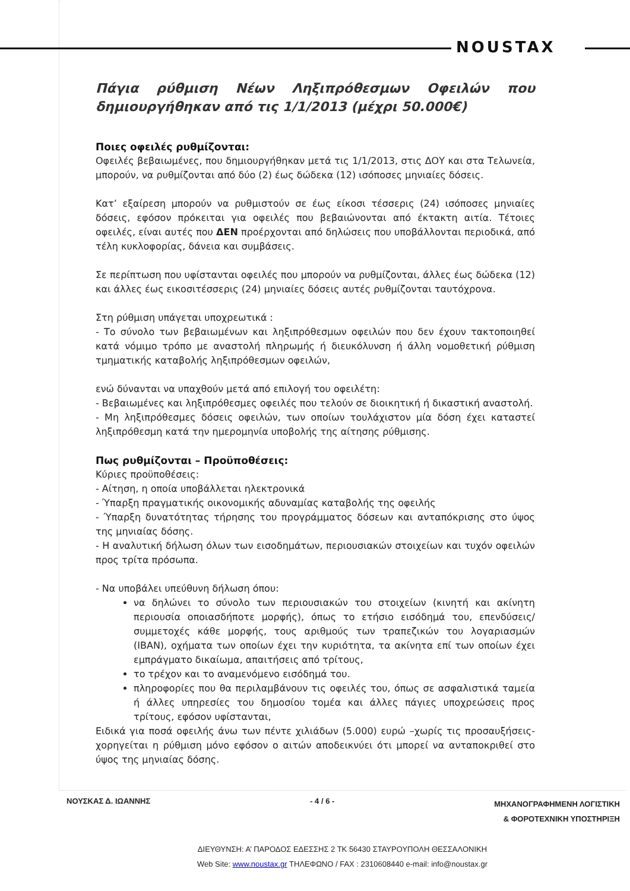NOUSTAX
Πάγια ρύθμιση Νέων Ληξιπρόθεσμων Οφειλών που δημιουργήθηκαν από τις 1/1/2013 (μέχρι 50.000€)
Ποιες οφειλές ρυθμίζονται:
Οφειλές βεβαιωμένες, που δημιουργήθηκαν μετά τις 1/1/2013, στις ΔΟΥ και στα Τελωνεία, μπορούν, να ρυθμίζονται από δύο (2) έως δώδεκα (12) ισόποσες μηνιαίες δόσεις.
Κατ’ εξαίρεση μπορούν να ρυθμιστούν σε έως είκοσι τέσσερις (24) ισόποσες μηνιαίες δόσεις, εφόσον πρόκειται για οφειλές που βεβαιώνονται από έκτακτη αιτία. Τέτοιες οφειλές, είναι αυτές που ΔΕΝ προέρχονται από δηλώσεις που υποβάλλονται περιοδικά, από τέλη κυκλοφορίας, δάνεια και συμβάσεις.
Σε περίπτωση που υφίστανται οφειλές που μπορούν να ρυθμίζονται, άλλες έως δώδεκα (12) και άλλες έως εικοσιτέσσερις (24) μηνιαίες δόσεις αυτές ρυθμίζονται ταυτόχρονα.
Στη ρύθμιση υπάγεται υποχρεωτικά :
- Το σύνολο των βεβαιωμένων και ληξιπρόθεσμων οφειλών που δεν έχουν τακτοποιηθεί κατά νόμιμο τρόπο με αναστολή πληρωμής ή διευκόλυνση ή άλλη νομοθετική ρύθμιση τμηματικής καταβολής ληξιπρόθεσμων οφειλών,
ενώ δύνανται να υπαχθούν μετά από επιλογή του οφειλέτη:
- Βεβαιωμένες και ληξιπρόθεσμες οφειλές που τελούν σε διοικητική ή δικαστική αναστολή.
- Μη ληξιπρόθεσμες δόσεις οφειλών, των οποίων τουλάχιστον μία δόση έχει καταστεί ληξιπρόθεσμη κατά την ημερομηνία υποβολής της αίτησης ρύθμισης.
Πως ρυθμίζονται – Προϋποθέσεις:
Κύριες προϋποθέσεις:
- Αίτηση, η οποία υποβάλλεται ηλεκτρονικά
- Ύπαρξη πραγματικής οικονομικής αδυναμίας καταβολής της οφειλής
- Ύπαρξη δυνατότητας τήρησης του προγράμματος δόσεων και ανταπόκρισης στο ύψος της μηνιαίας δόσης.
- Η αναλυτική δήλωση όλων των εισοδημάτων, περιουσιακών στοιχείων και τυχόν οφειλών προς τρίτα πρόσωπα.
- Να υποβάλει υπεύθυνη δήλωση όπου:
να δηλώνει το σύνολο των περιουσιακών του στοιχείων (κινητή και ακίνητη περιουσία οποιασδήποτε μορφής), όπως το ετήσιο εισόδημά του, επενδύσεις/συμμετοχές κάθε μορφής, τους αριθμούς των τραπεζικών του λογαριασμών (IBAN), οχήματα των οποίων έχει την κυριότητα, τα ακίνητα επί των οποίων έχει εμπράγματο δικαίωμα, απαιτήσεις από τρίτους,
το τρέχον και το αναμενόμενο εισόδημά του.
πληροφορίες που θα περιλαμβάνουν τις οφειλές του, όπως σε ασφαλιστικά ταμεία ή άλλες υπηρεσίες του δημοσίου τομέα και άλλες πάγιες υποχρεώσεις προς τρίτους, εφόσον υφίστανται,
Ειδικά για ποσά οφειλής άνω των πέντε χιλιάδων (5.000) ευρώ –χωρίς τις προσαυξήσεις- χορηγείται η ρύθμιση μόνο εφόσον ο αιτών αποδεικνύει ότι μπορεί να ανταποκριθεί στο ύψος της μηνιαίας δόσης.
ΝΟΥΣΚΑΣ Δ. ΙΩΑΝΝΗΣ - 4 / 6 - ΜΗΧΑΝΟΓΡΑΦΗΜΕΝΗ ΛΟΓΙΣΤΙΚΗ
& ΦΟΡΟΤΕΧΝΙΚΗ ΥΠΟΣΤΗΡΙΞΗ
ΔΙΕΥΘΥΝΣΗ: Α’ ΠΑΡΟΔΟΣ ΕΔΕΣΣΗΣ 2 ΤΚ 56430 ΣΤΑΥΡΟΥΠΟΛΗ ΘΕΣΣΑΛΟΝΙΚΗ
Web Site: www.noustax.gr ΤΗΛΕΦΩΝΟ / FAX : 2310608440 e-mail: info@noustax.gr